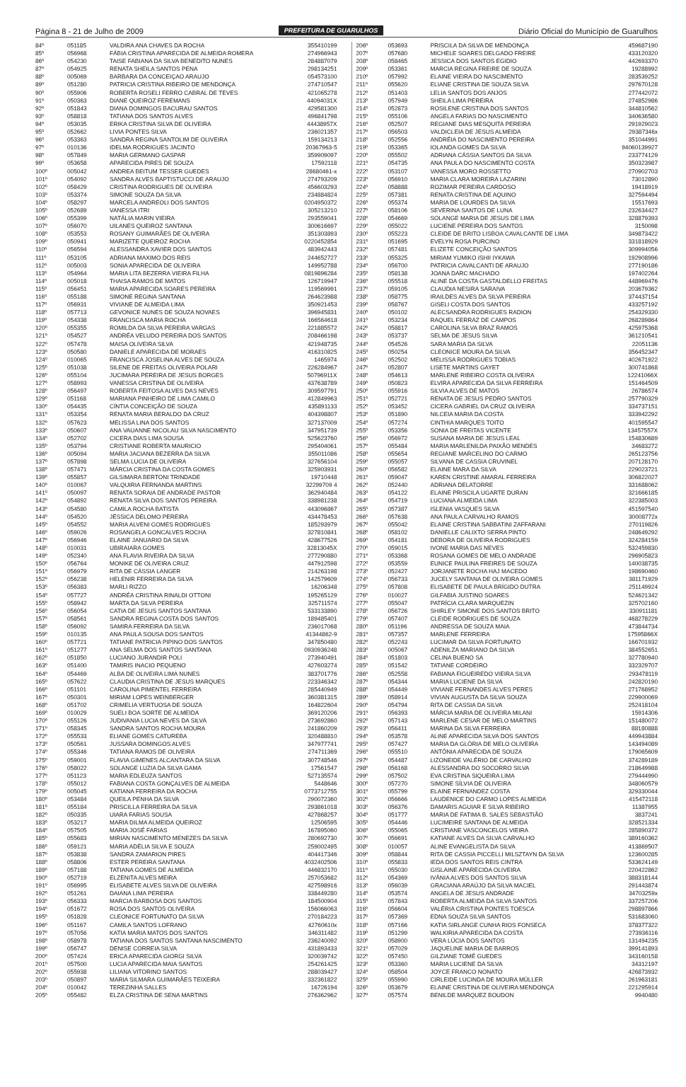Página 8 - 21 de Julho de 2009 PREFEITURA DE GUARULHOS Diário Oficial do Município de Guarulhos
| 84º | 051185 | VALDIRA ANA CHAVES DA ROCHA | 355410199 |
| 85º | 056968 | FÁBIA CRISTINA APARECIDA DE ALMEIDA ROMERA | 274966943 |
| 86º | 054230 | TAISE FABIANA DA SILVA BENEDITO NUNES | 284887079 |
| 87º | 054925 | RENATA SHEILA SANTOS PENA | 298134251 |
| 88º | 005069 | BARBARA DA CONCEIÇAO ARAUJO | 054573100 |
| 89º | 051280 | PATRICIA CRISTINA RIBEIRO DE MENDONÇA | 274710547 |
| 90º | 055906 | ROBERTA ROSELI FERRO CABRAL DE TEVES | 421065278 |
| 91º | 050363 | DIANE QUEIROZ FEREMANS | 44094031X |
| 92º | 051843 | DIANA DOMINGOS BACURAU SANTOS | 429581300 |
| 93º | 058818 | TATIANA DOS SANTOS ALVES | 496841798 |
| 94º | 053035 | ERIKA CRISTINA SILVA DE OLIVEIRA | 44438957X |
| 95º | 052662 | LIVIA PONTES SILVA | 236021357 |
| 96º | 053363 | SANDRA REGINA SANTOLIM DE OLIVEIRA | 159134213 |
| 97º | 010136 | IDELMA RODRIGUES JACINTO | 20367963-5 |
| 98º | 057849 | MARIA GERMANO GASPAR | 359909097 |
| 99º | 053658 | APARECIDA PIRES DE SOUZA | 17592118 |
| 100º | 005042 | ANDREA BEITUM TESSER GUEDES | 28680461-x |
| 101º | 054092 | SANDRA ALVES BAPTISTUCCI DE ARAUJO | 274793209 |
| 102º | 058429 | CRISTINA RODRIGUES DE OLIVEIRA | 456603293 |
| 103º | 053374 | SIMONE SOUZA DA SILVA | 234884824 |
| 104º | 058297 | MARCELA ANDREOLI DOS SANTOS | 0204950372 |
| 105º | 052689 | VANESSA ITRI | 305213210 |
| 106º | 055399 | NATÁLIA MARIN VIEIRA | 293559041 |
| 107º | 056070 | UILANES QUEIROZ SANTANA | 300616697 |
| 108º | 053553 | ROSANY GUIMARÃES DE OLIVEIRA | 351303893 |
| 109º | 050941 | MARIZETE QUEIROZ ROCHA | 0220452854 |
| 110º | 056594 | ALESSANDRA XAVIER DOS SANTOS | 483942443 |
| 111º | 053105 | ADRIANA MAXIMO DOS REIS | 244652727 |
| 112º | 005003 | SONIA APARECIDA DE OLIVEIRA | 149952788 |
| 113º | 054964 | MARIA LITA BEZERRA VIEIRA FILHA | 0819896284 |
| 114º | 005018 | THAISA RAMOS DE MATOS | 126719947 |
| 115º | 056451 | MARIA APARECIDA SOARES PEREIRA | 119569991 |
| 116º | 055188 | SIMONE REGINA SANTANA | 264623988 |
| 117º | 056931 | VIVIANE DE ALMEIDA LIMA | 350921453 |
| 118º | 057713 | GEVONICE NUNES DE SOUZA NOVAES | 396945831 |
| 119º | 054338 | FRANCISCA MARIA ROCHA | 166564618 |
| 120º | 055355 | ROMILDA DA SILVA PEREIRA VARGAS | 221885572 |
| 121º | 054527 | ANDRÉA VELUDO PEREIRA DOS SANTOS | 208466198 |
| 122º | 057478 | MAISA OLIVEIRA SILVA | 421948735 |
| 123º | 050580 | DANIELE APARECIDA DE MORAES | 416310825 |
| 124º | 010065 | FRANCISCA JOSELINA ALVES DE SOUZA | 1465974 |
| 125º | 051038 | SILENE DE FREITAS OLIVEIRA POLARI | 226284967 |
| 126º | 055104 | JUCIMARA PEREIRA DE JESUS BORGES | 50796911X |
| 127º | 058993 | VANESSA CRISTINA DE OLIVEIRA | 437638789 |
| 128º | 056497 | ROBERTA FEITOSA ALVES DAS NEVES | 309597791 |
| 129º | 051168 | MARIANA PINHEIRO DE LIMA CAMILO | 412849963 |
| 130º | 054435 | CÍNTIA CONCEIÇÃO DE SOUZA | 435891133 |
| 131º | 053354 | RENATA MARIA BERALDO DA CRUZ | 404398807 |
| 132º | 057623 | MELISSA LINA DOS SANTOS | 327137009 |
| 133º | 050607 | ANA VAUANNE NICOLAU SILVA NASCIMENTO | 347951739 |
| 134º | 052702 | CICERA DIAS LIMA SOUSA | 525623760 |
| 135º | 053794 | CRISTIANE ROBERTA MAURICIO | 295404061 |
| 136º | 005094 | MARIA JACIANA BEZERRA DA SILVA | 355011086 |
| 137º | 057898 | SELMA LUCIA DE OLIVEIRA | 327656104 |
| 138º | 057471 | MÁRCIA CRISTINA DA COSTA GOMES | 325903931 |
| 139º | 055857 | GILSIMARA BERTONI TRINDADE | 19710448 |
| 140º | 010067 | VALQUIRIA FERNANDA MARTINS | 32299709 4 |
| 141º | 050097 | RENATA SORAIA DE ANDRADE PASTOR | 362940484 |
| 142º | 054892 | RENATA SILVA DOS SANTOS PEREIRA | 338981238 |
| 143º | 054580 | CAMILA ROCHA BATISTA | 443096867 |
| 144º | 054520 | JÉSSICA DELOMO PEREIRA | 434478453 |
| 145º | 054552 | MARIA ALVENI GOMES RODRIGUES | 185293979 |
| 146º | 059026 | ROSANGELA GONCALVES ROCHA | 327810841 |
| 147º | 056946 | ELAINE JANUARIO DA SILVA | 428677526 |
| 148º | 010031 | UBIRAIARA GOMES | 32813045X |
| 149º | 052340 | ANA FLAVIA RIVEIRA DA SILVA | 277290880 |
| 150º | 056764 | MONIKE DE OLIVEIRA CRUZ | 447912598 |
| 151º | 056979 | RITA DE CÁSSIA LANGER | 214263198 |
| 152º | 056238 | HELENIR FERREIRA DA SILVA | 142579609 |
| 153º | 056383 | MARLI RIZZO | 16206348 |
| 154º | 057727 | ANDRÉA CRISTINA RINALDI OTTONI | 195265129 |
| 155º | 058942 | MARTA DA SILVA PEREIRA | 325711574 |
| 156º | 056054 | CATIA DE JESUS SANTOS SANTANA | 533133890 |
| 157º | 058561 | SANDRA REGINA COSTA DOS SANTOS | 189485401 |
| 158º | 056092 | SAMIRA FERREIRA DA SILVA | 236017068 |
| 159º | 010135 | ANA PAULA SOUSA DOS SANTOS | 41344862-9 |
| 160º | 057721 | TATIANE PATRICIA PIPINO DOS SANTOS | 347850480 |
| 161º | 051277 | ANA SELMA DOS SANTOS SANTANA | 0930936248 |
| 162º | 051850 | LUCIANO JURANDIR POLI | 273940491 |
| 163º | 051400 | TAMIRIS INACIO PEQUENO | 427603274 |
| 164º | 054469 | ALBA DE OLIVEIRA LIMA NUNES | 383701776 |
| 165º | 057622 | CLAUDIA CRISTINA DE JESUS MARQUES | 223346342 |
| 166º | 051101 | CAROLINA PIMENTEL FERREIRA | 285440949 |
| 167º | 050301 | MIRIAM LOPES WEINBERGER | 360381315 |
| 168º | 051702 | CRIMELIA VERTUOSA DE SOUZA | 164822604 |
| 169º | 010029 | SUELI BOA SORTE DE ALMEIDA | 369120206 |
| 170º | 055126 | JUDIVANIA LUCIA NEVES DA SILVA | 273692860 |
| 171º | 058345 | SANDRA SANTOS ROCHA MOURA | 241860209 |
| 172º | 055533 | ELIANE GOMES CATUREBA | 320488810 |
| 173º | 050561 | JUSSARA DOMINGOS ALVES | 347977741 |
| 174º | 055346 | TATIANA RAMOS DE OLIVEIRA | 274711369 |
| 175º | 059001 | FLAVIA GIMENES ALCANTARA DA SILVA | 307748546 |
| 176º | 058022 | SOLANGE LUZIA DA SILVA GAMA | 17561547 |
| 177º | 051123 | MARIA EDLEUZA SANTOS | 527135574 |
| 178º | 055012 | FABIANA COSTA GONÇALVES DE ALMEIDA | 5448646 |
| 179º | 005045 | KATIANA FERREIRA DA ROCHA | 0773712755 |
| 180º | 053484 | QUEILA PENHA DA SILVA | 290072360 |
| 181º | 055184 | PRISCILLA FERREIRA DA SILVA | 293861018 |
| 182º | 050335 | UIARA FARIAS SOUSA | 427868257 |
| 183º | 053217 | MARIA DILMA ALMEIDA QUEIROZ | 12506595 |
| 184º | 057505 | MARIA JOSÉ FARIAS | 167895060 |
| 185º | 055683 | MIRIAN NASCIMENTO MENEZES DA SILVA | 280692730 |
| 186º | 059121 | MARIA ADÉLIA SILVA E SOUZA | 259002495 |
| 187º | 053838 | SANDRA ZAMARION PIRES | 404417346 |
| 188º | 058806 | ESTER PEREIRA SANTANA | 4032402506 |
| 189º | 057188 | TATIANA GOMES DE ALMEIDA | 446832170 |
| 190º | 052719 | ELZENITA ALVES MEIRA | 257053682 |
| 191º | 056995 | ELISABETE ALVES SILVA DE OLIVEIRA | 427598916 |
| 192º | 051261 | DAIANA LIMA PEREIRA | 338449280 |
| 193º | 056333 | MARCIA BARBOSA DOS SANTOS | 184500904 |
| 194º | 051672 | ROSA DOS SANTOS OLIVEIRA | 156066063 |
| 195º | 051828 | CLEONICE FORTUNATO DA SILVA | 270184223 |
| 196º | 051167 | CAMILA SANTOS LOFRANO | 42760610x |
| 197º | 057056 | KATIA MARIA MATOS DOS SANTOS | 346311482 |
| 198º | 058978 | TATIANA DOS SANTOS SANTANA NASCIMENTO | 236240092 |
| 199º | 056747 | DENISE CORREIA SILVA | 431893433 |
| 200º | 057424 | ERICA APARECIDA GIORGI SILVA | 320039742 |
| 201º | 057500 | LUCIA APARECIDA MAIA SANTOS | 254261425 |
| 202º | 055938 | LILIANA VITORINO SANTOS | 288039427 |
| 203º | 050897 | MARIA SILMARA GUIMARÃES TEIXEIRA | 332361822 |
| 204º | 010042 | TEREZINHA SALLES | 16726194 |
| 205º | 055482 | ELZA CRISTINA DE SENA MARTINS | 276362962 |
| 206º | 053693 | PRISCILA DA SILVA DE MENDONÇA | 459687190 |
| 207º | 057680 | MICHELE SOARES DELGADO FREIRE | 433120320 |
| 208º | 058465 | JESSICA DOS SANTOS EGIDIO | 442693370 |
| 209º | 053361 | MARCIA REGINA FREIRE DE SOUZA | 19288992 |
| 210º | 057992 | ELAINE VIEIRA DO NASCIMENTO | 283539252 |
| 211º | 055620 | ELIANE CRISTINA DE SOUZA SILVA | 297670128 |
| 212º | 051403 | LELIA SANTOS DOS ANJOS | 277442072 |
| 213º | 057949 | SHEILA LIMA PEREIRA | 274852986 |
| 214º | 052873 | ROSILENE CRISTINA DOS SANTOS | 344810562 |
| 215º | 055106 | ANGELA FARIAS DO NASCIMENTO | 340636580 |
| 216º | 052507 | REGIANE DIAS MESQUITA PEREIRA | 291929023 |
| 217º | 056503 | VALDICLEIA DE JESUS ALMEIDA | 29387346x |
| 218º | 052556 | ANDRÉIA DO NASCIMENTO PEREIRA | 351044991 |
| 219º | 053365 | IOLANDA GOMES DA SILVA | 94060139927 |
| 220º | 055502 | ADRIANA CÁSSIA SANTOS DA SILVA | 233774129 |
| 221º | 054735 | ANA PAULA DO NASCIMENTO COSTA | 350323987 |
| 222º | 053107 | VANESSA MORO ROSSETTO | 270902703 |
| 223º | 056910 | MARIA CLARA MOREIRA LAZARINI | 73012890 |
| 224º | 058888 | ROZIMAR PEREIRA CARDOSO | 19418919 |
| 225º | 057381 | RENATA CRISTINA DE AQUINO | 327594494 |
| 226º | 055374 | MARIA DE LOURDES DA SILVA | 15517693 |
| 227º | 058106 | SEVERINA SANTOS DE LUNA | 232634427 |
| 228º | 054669 | SOLANGE MARIA DE JESUS DE LIMA | 328879393 |
| 229º | 055022 | LUCIENE PEREIRA DOS SANTOS | 3150098 |
| 230º | 055223 | CLEIDE DE BRITO LISBOA CAVALCANTE DE LIMA | 349873422 |
| 231º | 051695 | EVELYN ROSA PURCINO | 331818929 |
| 232º | 057481 | ELIZETE CONCEIÇÃO SANTOS | 309994056 |
| 233º | 055325 | MIRIAM YUMIKO ISHII IYKAWA | 192908996 |
| 234º | 056700 | PATRICIA CAVALCANTI DE ARAUJO | 277190186 |
| 235º | 058138 | JOANA DARC MACHADO | 197402264 |
| 236º | 055518 | ALINE DA COSTA GASTALDELLO FREITAS | 448969476 |
| 237º | 059105 | CLAUDIA NESIRA SARAIVA | 203679362 |
| 238º | 058775 | IRAILDES ALVES DA SILVA PEREIRA | 374437154 |
| 239º | 058767 | GISELI COSTA DOS SANTOS | 433257192 |
| 240º | 050102 | ALECSANDRA RODRIGUES RADION | 254329330 |
| 241º | 053234 | RAQUEL FERRAZ DE CAMPOS | 268289864 |
| 242º | 058817 | CAROLINA SILVA BRAZ RAMOS | 425975368 |
| 243º | 053737 | SELMA DE JESUS SILVA | 361210541 |
| 244º | 054526 | SARA MARIA DA SILVA | 22051136 |
| 245º | 050254 | CLEONICE MOURA DA SILVA | 356452347 |
| 246º | 052502 | MELISSA RODRIGUES TOBIAS | 402671922 |
| 247º | 052807 | LISETE MARTINS GAYET | 300741868 |
| 248º | 054613 | MARLENE RIBEIRO COSTA OLIVEIRA | 12241066X |
| 249º | 050823 | ELVIRA APARECIDA DA SILVA FERREIRA | 151464509 |
| 250º | 055916 | SILVIA ALVES DE MATOS | 26786574 |
| 251º | 052721 | RENATA DE JESUS PEDRO SANTOS | 257790329 |
| 252º | 053452 | CICERA GABRIEL DA CRUZ OLIVEIRA | 334737151 |
| 253º | 051890 | NILCEIA MARIA DA COSTA | 333942292 |
| 254º | 057274 | CINTHIA MARQUES TOITO | 401595547 |
| 255º | 053356 | SONIA DE FREITAS VICENTE | 13457557X |
| 256º | 056972 | SUSANA MARIA DE JESUS LEAL | 154830689 |
| 257º | 055484 | MARIA MARLENILDA PAIXÃO MENDES | 34683272 |
| 258º | 055654 | REGIANE MARCELINO DO CARMO | 265123756 |
| 259º | 055057 | SILVANA DE CASSIA CRUVINEL | 207128170 |
| 260º | 056582 | ELAINE MARA DA SILVA | 229023721 |
| 261º | 059047 | KAREN CRISTINE AMARAL FERREIRA | 306822027 |
| 262º | 052440 | ADRIANA DELATORRE | 331688062 |
| 263º | 054122 | ELAINE PRISCILA UGARTE DURAN | 321666185 |
| 264º | 054719 | LUCIANA ALMEIDA LIMA | 322385003 |
| 265º | 057387 | ISLENIA VASQUES SILVA | 451597540 |
| 266º | 057638 | ANA PAULA CARVALHO RAMOS | 30008772x |
| 267º | 055042 | ELAINE CRISTINA SABBATINI ZAFFARANI | 270119826 |
| 268º | 058102 | DANIELLE CALIXTO SERRA PINTO | 248649292 |
| 269º | 054181 | DEBORA DE OLIVEIRA RODRIGUES | 324284159 |
| 270º | 059015 | IVONE MARIA DAS NEVES | 532459830 |
| 271º | 053368 | ROSANA GOMES DE MELO ANDRADE | 296905823 |
| 272º | 053559 | EUNICE PAULINA FREIRES DE SOUZA | 140038735 |
| 273º | 052427 | JORJANETE ROCHA HAJ MACEDO | 198690460 |
| 274º | 056733 | JUCELY SANTANA DE OLIVEIRA GOMES | 381171929 |
| 275º | 057808 | ELISABETE DE PAULA BRÍGIDO DUTRA | 251149924 |
| 276º | 010027 | GILFABIA JUSTINO SOARES | 524621342 |
| 277º | 055047 | PATRÍCIA CLARA MARQUEZIN | 325702160 |
| 278º | 056726 | SHIRLEY SIMONE DOS SANTOS BRITO | 330911181 |
| 279º | 057407 | CLEIDE RODRIGUES DE SOUZA | 468278229 |
| 280º | 051196 | ANDRESSA DE SOUZA MAIA | 473844734 |
| 281º | 057357 | MARLENE FERREIRA | 17595866X |
| 282º | 052243 | LUCIMAR DA SILVA FORTUNATO | 166701932 |
| 283º | 005067 | ADENILZA MARIANO DA SILVA | 384552651 |
| 284º | 051803 | CELINA BUENO SA | 327780940 |
| 285º | 051542 | TATIANE CORDEIRO | 332329707 |
| 286º | 052558 | FABIANA FIGUEIREDO VIEIRA SILVA | 293478119 |
| 287º | 054344 | MARIA LUCIENE DA SILVA | 242820190 |
| 288º | 054449 | VIVIANE FERNANDES ALVES PERES | 271768952 |
| 289º | 058914 | VIVIAN AUGUSTA DA SILVA SOUZA | 229900069 |
| 290º | 054794 | RITA DE CASSIA DA SILVA | 252418104 |
| 291º | 056393 | MÁRCIA MARIA DE OLIVEIRA MILANI | 15914306 |
| 292º | 057143 | MARLENE CESAR DE MELO MARTINS | 151480072 |
| 293º | 056411 | MARINA DA SILVA FERREIRA | 88180888 |
| 294º | 053578 | ALINE APARECIDA SILVA DOS SANTOS | 449943884 |
| 295º | 057427 | MARIA DA GLÓRIA DE MELO OLIVEIRA | 143494089 |
| 296º | 055510 | ANTÔNIA APARECIDA DE SOUZA | 179065609 |
| 297º | 054487 | LIZONEIDE VALÉRIO DE CARVALHO | 374289189 |
| 298º | 056168 | ALESSANDRA DO SOCORRO SILVA | 218649988 |
| 299º | 057502 | EVA CRISTINA SIQUEIRA LIMA | 279444990 |
| 300º | 057270 | SIMONE SÍLVIA DE OLIVEIRA | 348060579 |
| 301º | 055799 | ELAINE FERNANDEZ COSTA | 329330044 |
| 302º | 056666 | LAUDENICE DO CARMO LOPES ALMEIDA | 415472118 |
| 303º | 056376 | DAMARIS AGUIAR E SILVA RIBEIRO | 11387955 |
| 304º | 051777 | MARIA DE FATIMA B. SALES SEBASTIÃO | 3837241 |
| 305º | 054446 | LUCIMEIRE SANTANA DE ALMEIDA | 328521334 |
| 306º | 055065 | CRISTIANE VASCONCELOS VIEIRA | 285890372 |
| 307º | 056691 | KATIANE ALVES DA SILVA CARVALHO | 389160362 |
| 308º | 010057 | ALINE EVANGELISTA DA SILVA | 413869507 |
| 309º | 058844 | RITA DE CASSIA PICCELLI MILSZTAYN DA SILVA | 123600285 |
| 310º | 055833 | IEDA DOS SANTOS REIS CINTRA | 533624149 |
| 311º | 055030 | GISLAINE APARECIDA OLIVEIRA | 220422862 |
| 312º | 054369 | IVÂNIA ALVES DOS SANTOS SILVA | 388318144 |
| 313º | 056039 | GRACIANA ARAÚJO DA SILVA MACIEL | 291443874 |
| 314º | 053574 | ANGELA DE JESUS ANDRADE | 34703259x |
| 315º | 057843 | ROBERTA ALMEIDA DA SILVA SANTOS | 337257206 |
| 316º | 056604 | VALÉRIA CRISTINA PONTES TOESCA | 298897866 |
| 317º | 057369 | EDNA SOUZA SILVA SANTOS | 531683060 |
| 318º | 057166 | KATIA SIRLANGE CUNHA RIOS FONSECA | 378377322 |
| 319º | 051299 | WALKIRIA APARECIDA DA COSTA | 273936116 |
| 320º | 058900 | VERA LÚCIA DOS SANTOS | 131494235 |
| 321º | 057029 | JAQUELINE MARIA DE BARROS | 399141893 |
| 322º | 057450 | GILZIANE TOMÉ GUEDES | 343160158 |
| 323º | 053360 | MARIA LUCIENE DA SILVA | 34312197 |
| 324º | 058504 | JOYCE FRANCO NONATO | 426873932 |
| 325º | 055990 | CIRLEIDE LUCINDA DE MOURA MÜLLER | 261963181 |
| 326º | 053679 | ELAINE CRISTINA DE OLIVEIRA MENDONÇA | 221295914 |
| 327º | 057574 | BENILDE MARQUEZ BOUDON | 9940480 |